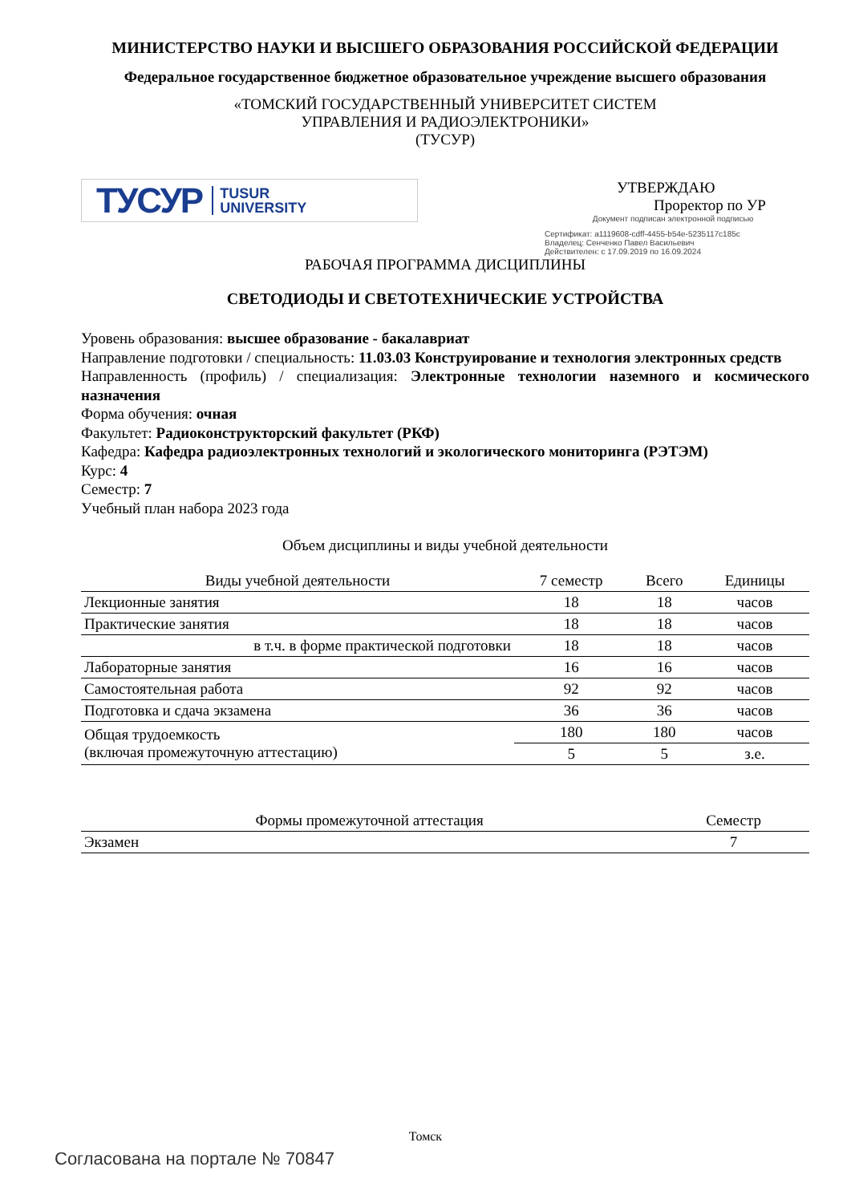МИНИСТЕРСТВО НАУКИ И ВЫСШЕГО ОБРАЗОВАНИЯ РОССИЙСКОЙ ФЕДЕРАЦИИ
Федеральное государственное бюджетное образовательное учреждение высшего образования
«ТОМСКИЙ ГОСУДАРСТВЕННЫЙ УНИВЕРСИТЕТ СИСТЕМ
УПРАВЛЕНИЯ И РАДИОЭЛЕКТРОНИКИ»
(ТУСУР)
ТУСУР TUSUR
UNIVERSITY
УТВЕРЖДАЮ
Проректор по УР
Документ подписан электронной подписью
Сертификат: a1119608-cdff-4455-b54e-5235117c185c
Владелец: Сенченко Павел Васильевич
Действителен: с 17.09.2019 по 16.09.2024
РАБОЧАЯ ПРОГРАММА ДИСЦИПЛИНЫ
СВЕТОДИОДЫ И СВЕТОТЕХНИЧЕСКИЕ УСТРОЙСТВА
Уровень образования: высшее образование - бакалавриат
Направление подготовки / специальность: 11.03.03 Конструирование и технология электронных средств
Направленность (профиль) / специализация: Электронные технологии наземного и космического назначения
Форма обучения: очная
Факультет: Радиоконструкторский факультет (РКФ)
Кафедра: Кафедра радиоэлектронных технологий и экологического мониторинга (РЭТЭМ)
Курс: 4
Семестр: 7
Учебный план набора 2023 года
Объем дисциплины и виды учебной деятельности
| Виды учебной деятельности | 7 семестр | Всего | Единицы |
| --- | --- | --- | --- |
| Лекционные занятия | 18 | 18 | часов |
| Практические занятия | 18 | 18 | часов |
| в т.ч. в форме практической подготовки | 18 | 18 | часов |
| Лабораторные занятия | 16 | 16 | часов |
| Самостоятельная работа | 92 | 92 | часов |
| Подготовка и сдача экзамена | 36 | 36 | часов |
| Общая трудоемкость (включая промежуточную аттестацию) | 180 | 180 | часов |
| | 5 | 5 | з.е. |
| Формы промежуточной аттестация | Семестр |
| --- | --- |
| Экзамен | 7 |
Томск
Согласована на портале № 70847